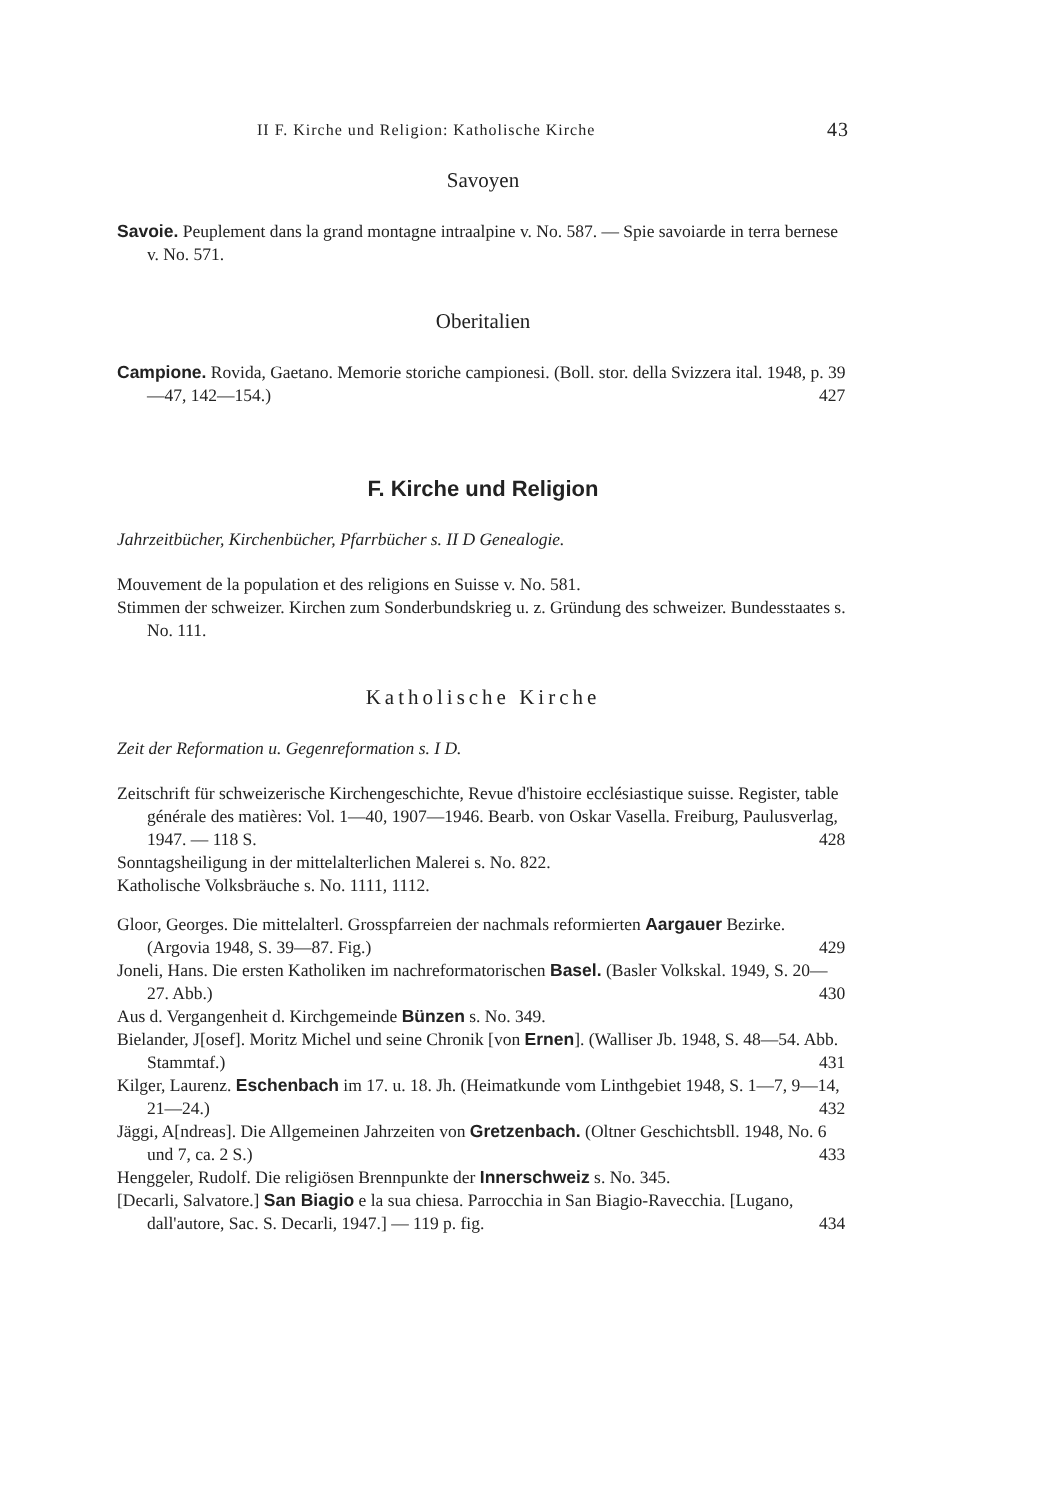II F. Kirche und Religion: Katholische Kirche 43
Savoyen
Savoie. Peuplement dans la grand montagne intraalpine v. No. 587. — Spie savoiarde in terra bernese v. No. 571.
Oberitalien
Campione. Rovida, Gaetano. Memorie storiche campionesi. (Boll. stor. della Svizzera ital. 1948, p. 39—47, 142—154.) 427
F. Kirche und Religion
Jahrzeitbücher, Kirchenbücher, Pfarrbücher s. II D Genealogie.
Mouvement de la population et des religions en Suisse v. No. 581.
Stimmen der schweizer. Kirchen zum Sonderbundskrieg u. z. Gründung des schweizer. Bundesstaates s. No. 111.
Katholische Kirche
Zeit der Reformation u. Gegenreformation s. I D.
Zeitschrift für schweizerische Kirchengeschichte, Revue d'histoire ecclésiastique suisse. Register, table générale des matières: Vol. 1—40, 1907—1946. Bearb. von Oskar Vasella. Freiburg, Paulusverlag, 1947. — 118 S. 428
Sonntagsheiligung in der mittelalterlichen Malerei s. No. 822.
Katholische Volksbräuche s. No. 1111, 1112.
Gloor, Georges. Die mittelalterl. Grosspfarreien der nachmals reformierten Aargauer Bezirke. (Argovia 1948, S. 39—87. Fig.) 429
Joneli, Hans. Die ersten Katholiken im nachreformatorischen Basel. (Basler Volkskal. 1949, S. 20—27. Abb.) 430
Aus d. Vergangenheit d. Kirchgemeinde Bünzen s. No. 349.
Bielander, J[osef]. Moritz Michel und seine Chronik [von Ernen]. (Walliser Jb. 1948, S. 48—54. Abb. Stammtaf.) 431
Kilger, Laurenz. Eschenbach im 17. u. 18. Jh. (Heimatkunde vom Linthgebiet 1948, S. 1—7, 9—14, 21—24.) 432
Jäggi, A[ndreas]. Die Allgemeinen Jahrzeiten von Gretzenbach. (Oltner Geschichtsbll. 1948, No. 6 und 7, ca. 2 S.) 433
Henggeler, Rudolf. Die religiösen Brennpunkte der Innerschweiz s. No. 345.
[Decarli, Salvatore.] San Biagio e la sua chiesa. Parrocchia in San Biagio-Ravecchia. [Lugano, dall'autore, Sac. S. Decarli, 1947.] — 119 p. fig. 434